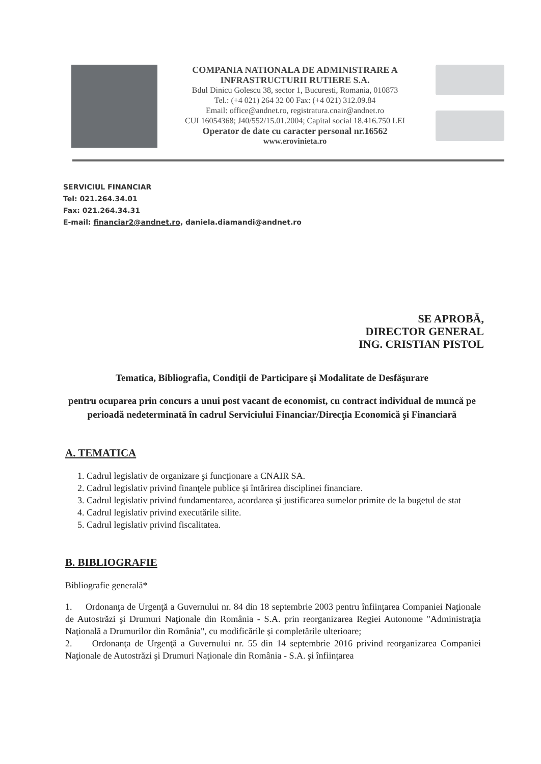COMPANIA NATIONALA DE ADMINISTRARE A
INFRASTRUCTURII RUTIERE S.A.
Bdul Dinicu Golescu 38, sector 1, Bucuresti, Romania, 010873
Tel.: (+4 021) 264 32 00 Fax: (+4 021) 312.09.84
Email: office@andnet.ro, registratura.cnair@andnet.ro
CUI 16054368; J40/552/15.01.2004; Capital social 18.416.750 LEI
Operator de date cu caracter personal nr.16562
www.erovinieta.ro
SERVICIUL FINANCIAR
Tel: 021.264.34.01
Fax: 021.264.34.31
E-mail: financiar2@andnet.ro, daniela.diamandi@andnet.ro
SE APROBĂ,
DIRECTOR GENERAL
ING. CRISTIAN PISTOL
Tematica, Bibliografia, Condiţii de Participare şi Modalitate de Desfăşurare
pentru ocuparea prin concurs a unui post vacant de economist, cu contract individual de muncă pe perioadă nedeterminată în cadrul Serviciului Financiar/Direcţia Economică şi Financiară
A. TEMATICA
1. Cadrul legislativ de organizare şi funcţionare a CNAIR SA.
2. Cadrul legislativ privind finanţele publice şi întărirea disciplinei financiare.
3. Cadrul legislativ privind fundamentarea, acordarea şi justificarea sumelor primite de la bugetul de stat
4. Cadrul legislativ privind executările silite.
5. Cadrul legislativ privind fiscalitatea.
B. BIBLIOGRAFIE
Bibliografie generală*
1. Ordonanţa de Urgenţă a Guvernului nr. 84 din 18 septembrie 2003 pentru înfiinţarea Companiei Naţionale de Autostrăzi şi Drumuri Naţionale din România - S.A. prin reorganizarea Regiei Autonome "Administraţia Naţională a Drumurilor din România", cu modificările şi completările ulterioare;
2. Ordonanţa de Urgenţă a Guvernului nr. 55 din 14 septembrie 2016 privind reorganizarea Companiei Naţionale de Autostrăzi şi Drumuri Naţionale din România - S.A. şi înfiinţarea